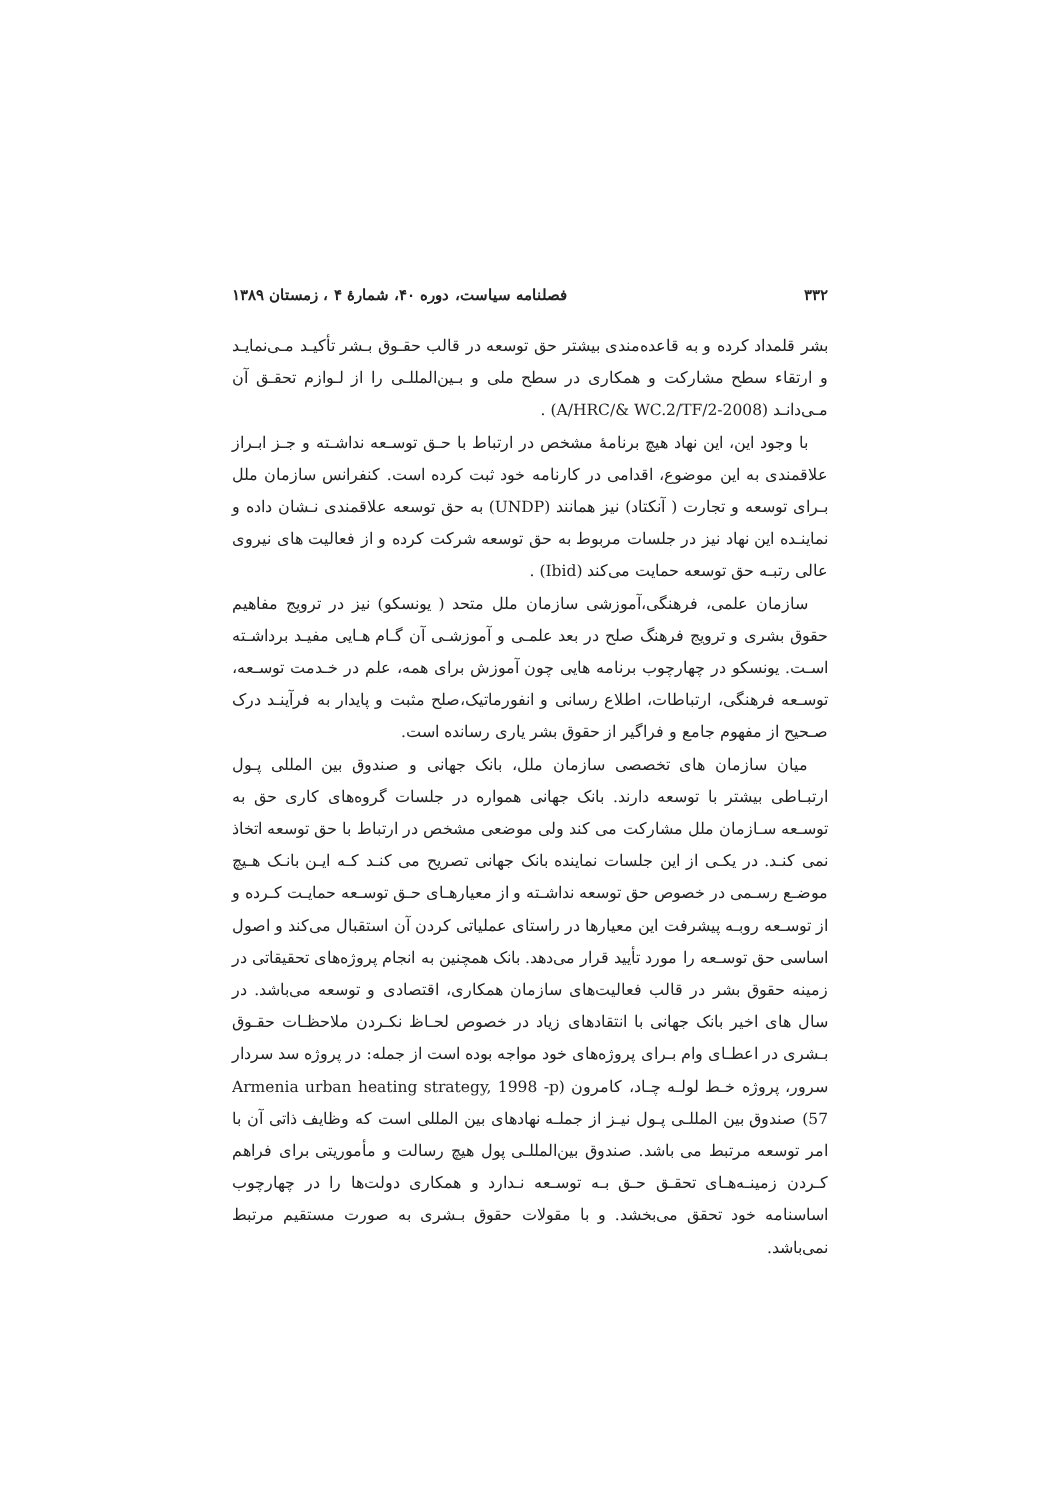٣٣٢ فصلنامه سیاست، دوره ۴۰، شمارهٔ ۴ ، زمستان ۱۳۸۹
بشر قلمداد کرده و به قاعده‌مندی بیشتر حق توسعه در قالب حقـوق بـشر تأکیـد مـی‌نمایـد و ارتقاء سطح مشارکت و همکاری در سطح ملی و بـین‌المللـی را از لـوازم تحقـق آن مـی‌دانـد (A/HRC/& WC.2/TF/2-2008) .
با وجود این، این نهاد هیچ برنامهٔ مشخص در ارتباط با حـق توسـعه نداشـته و جـز ابـراز علاقمندی به این موضوع، اقدامی در کارنامه خود ثبت کرده است. کنفرانس سازمان ملل بـرای توسعه و تجارت ( آنکتاد) نیز همانند (UNDP) به حق توسعه علاقمندی نـشان داده و نماینـده این نهاد نیز در جلسات مربوط به حق توسعه شرکت کرده و از فعالیت های نیروی عالی رتبـه حق توسعه حمایت می‌کند (Ibid) .
سازمان علمی، فرهنگی،آموزشی سازمان ملل متحد ( یونسکو) نیز در ترویج مفاهیم حقوق بشری و ترویج فرهنگ صلح در بعد علمـی و آموزشـی آن گـام هـایی مفیـد برداشـته اسـت. یونسکو در چهارچوب برنامه هایی چون آموزش برای همه، علم در خـدمت توسـعه، توسـعه فرهنگی، ارتباطات، اطلاع رسانی و انفورماتیک،صلح مثبت و پایدار به فرآینـد درک صـحیح از مفهوم جامع و فراگیر از حقوق بشر یاری رسانده است.
میان سازمان های تخصصی سازمان ملل، بانک جهانی و صندوق بین المللی پـول ارتبـاطی بیشتر با توسعه دارند. بانک جهانی همواره در جلسات گروه‌های کاری حق به توسـعه سـازمان ملل مشارکت می کند ولی موضعی مشخص در ارتباط با حق توسعه اتخاذ نمی کنـد. در یکـی از این جلسات نماینده بانک جهانی تصریح می کنـد کـه ایـن بانـک هـیچ موضـع رسـمی در خصوص حق توسعه نداشـته و از معیارهـای حـق توسـعه حمایـت کـرده و از توسـعه روبـه پیشرفت این معیارها در راستای عملیاتی کردن آن استقبال می‌کند و اصول اساسی حق توسـعه را مورد تأیید قرار می‌دهد. بانک همچنین به انجام پروژه‌های تحقیقاتی در زمینه حقوق بشر در قالب فعالیت‌های سازمان همکاری، اقتصادی و توسعه می‌باشد. در سال های اخیر بانک جهانی با انتقادهای زیاد در خصوص لحـاظ نکـردن ملاحظـات حقـوق بـشری در اعطـای وام بـرای پروژه‌های خود مواجه بوده است از جمله: در پروژه سد سردار سرور، پروژه خـط لولـه چـاد، کامرون (Armenia urban heating strategy, 1998 -p 57) صندوق بین المللـی پـول نیـز از جملـه نهادهای بین المللی است که وظایف ذاتی آن با امر توسعه مرتبط می باشد. صندوق بین‌المللـی پول هیچ رسالت و مأموریتی برای فراهم کـردن زمینـه‌هـای تحقـق حـق بـه توسـعه نـدارد و همکاری دولت‌ها را در چهارچوب اساسنامه خود تحقق می‌بخشد. و با مقولات حقوق بـشری به صورت مستقیم مرتبط نمی‌باشد.